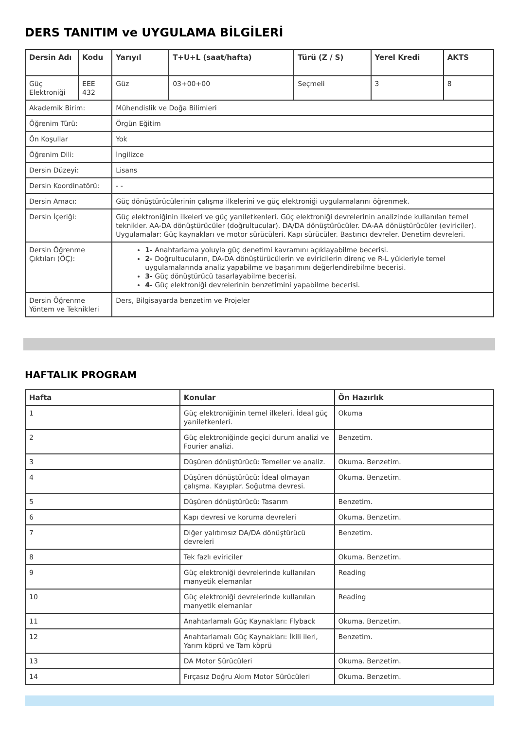DERS TANITIM ve UYGULAMA BİLGİLERİ
| Dersin Adı | Kodu | Yarıyıl | T+U+L (saat/hafta) | Türü (Z / S) | Yerel Kredi | AKTS |
| --- | --- | --- | --- | --- | --- | --- |
| Güç Elektroniği | EEE 432 | Güz | 03+00+00 | Seçmeli | 3 | 8 |
| Akademik Birim: | | Mühendislik ve Doğa Bilimleri | | | | |
| Öğrenim Türü: | | Örgün Eğitim | | | | |
| Ön Koşullar | | Yok | | | | |
| Öğrenim Dili: | | İngilizce | | | | |
| Dersin Düzeyi: | | Lisans | | | | |
| Dersin Koordinatörü: | | - - | | | | |
| Dersin Amacı: | | Güç dönüştürücülerinin çalışma ilkelerini ve güç elektroniği uygulamalarını öğrenmek. | | | | |
| Dersin İçeriği: | | Güç elektroniğinin ilkeleri ve güç yarıiletkenleri. Güç elektroniği devrelerinin analizinde kullanılan temel teknikler. AA-DA dönüştürücüler (doğrultucular). DA/DA dönüştürücüler. DA-AA dönüştürücüler (eviriciler). Uygulamalar: Güç kaynakları ve motor sürücüleri. Kapı sürücüler. Bastırıcı devreler. Denetim devreleri. | | | | |
| Dersin Öğrenme Çıktıları (ÖÇ): | | 1- Anahtarlama yoluyla güç denetimi kavramını açıklayabilme becerisi. 2- Doğrultucuların, DA-DA dönüştürücülerin ve eviricilerin direnç ve R-L yükleriyle temel uygulamalarında analiz yapabilme ve başarımını değerlendirebilme becerisi. 3- Güç dönüştürücü tasarlayabilme becerisi. 4- Güç elektroniği devrelerinin benzetimini yapabilme becerisi. | | | | |
| Dersin Öğrenme Yöntem ve Teknikleri | | Ders, Bilgisayarda benzetim ve Projeler | | | | |
HAFTALIK PROGRAM
| Hafta | Konular | Ön Hazırlık |
| --- | --- | --- |
| 1 | Güç elektroniğinin temel ilkeleri. İdeal güç yarıiletkenleri. | Okuma |
| 2 | Güç elektroniğinde geçici durum analizi ve Fourier analizi. | Benzetim. |
| 3 | Düşüren dönüştürücü: Temeller ve analiz. | Okuma. Benzetim. |
| 4 | Düşüren dönüştürücü: İdeal olmayan çalışma. Kayıplar. Soğutma devresi. | Okuma. Benzetim. |
| 5 | Düşüren dönüştürücü: Tasarım | Benzetim. |
| 6 | Kapı devresi ve koruma devreleri | Okuma. Benzetim. |
| 7 | Diğer yalıtımsız DA/DA dönüştürücü devreleri | Benzetim. |
| 8 | Tek fazlı eviriciler | Okuma. Benzetim. |
| 9 | Güç elektroniği devrelerinde kullanılan manyetik elemanlar | Reading |
| 10 | Güç elektroniği devrelerinde kullanılan manyetik elemanlar | Reading |
| 11 | Anahtarlamalı Güç Kaynakları: Flyback | Okuma. Benzetim. |
| 12 | Anahtarlamalı Güç Kaynakları: İkili ileri, Yarım köprü ve Tam köprü | Benzetim. |
| 13 | DA Motor Sürücüleri | Okuma. Benzetim. |
| 14 | Fırçasız Doğru Akım Motor Sürücüleri | Okuma. Benzetim. |